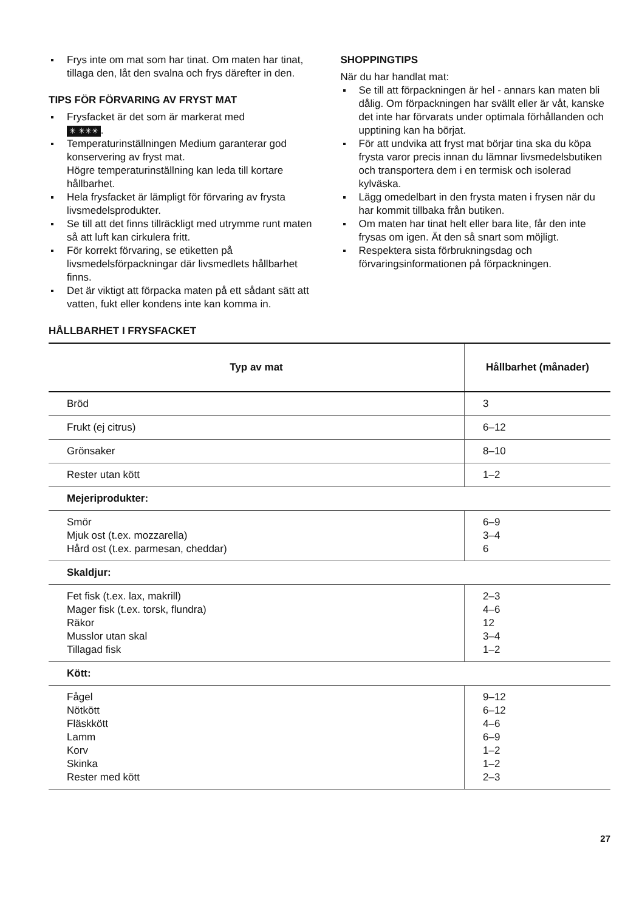Frys inte om mat som har tinat. Om maten har tinat, tillaga den, låt den svalna och frys därefter in den.
TIPS FÖR FÖRVARING AV FRYST MAT
Frysfacket är det som är markerat med
✳ ✳✳✳.
Temperaturinställningen Medium garanterar god konservering av fryst mat.
Högre temperaturinställning kan leda till kortare hållbarhet.
Hela frysfacket är lämpligt för förvaring av frysta livsmedelsprodukter.
Se till att det finns tillräckligt med utrymme runt maten så att luft kan cirkulera fritt.
För korrekt förvaring, se etiketten på livsmedelsförpackningar där livsmedlets hållbarhet finns.
Det är viktigt att förpacka maten på ett sådant sätt att vatten, fukt eller kondens inte kan komma in.
SHOPPINGTIPS
När du har handlat mat:
Se till att förpackningen är hel - annars kan maten bli dålig. Om förpackningen har svällt eller är våt, kanske det inte har förvarats under optimala förhållanden och upptining kan ha börjat.
För att undvika att fryst mat börjar tina ska du köpa frysta varor precis innan du lämnar livsmedelsbutiken och transportera dem i en termisk och isolerad kylväska.
Lägg omedelbart in den frysta maten i frysen när du har kommit tillbaka från butiken.
Om maten har tinat helt eller bara lite, får den inte frysas om igen. Ät den så snart som möjligt.
Respektera sista förbrukningsdag och förvaringsinformationen på förpackningen.
HÅLLBARHET I FRYSFACKET
| Typ av mat | Hållbarhet (månader) |
| --- | --- |
| Bröd | 3 |
| Frukt (ej citrus) | 6–12 |
| Grönsaker | 8–10 |
| Rester utan kött | 1–2 |
| Mejeriprodukter: | |
| Smör Mjuk ost (t.ex. mozzarella) Hård ost (t.ex. parmesan, cheddar) | 6–9 3–4 6 |
| Skaldjur: | |
| Fet fisk (t.ex. lax, makrill) Mager fisk (t.ex. torsk, flundra) Räkor Musslor utan skal Tillagad fisk | 2–3 4–6 12 3–4 1–2 |
| Kött: | |
| Fågel Nötkött Fläskkött Lamm Korv Skinka Rester med kött | 9–12 6–12 4–6 6–9 1–2 1–2 2–3 |
27